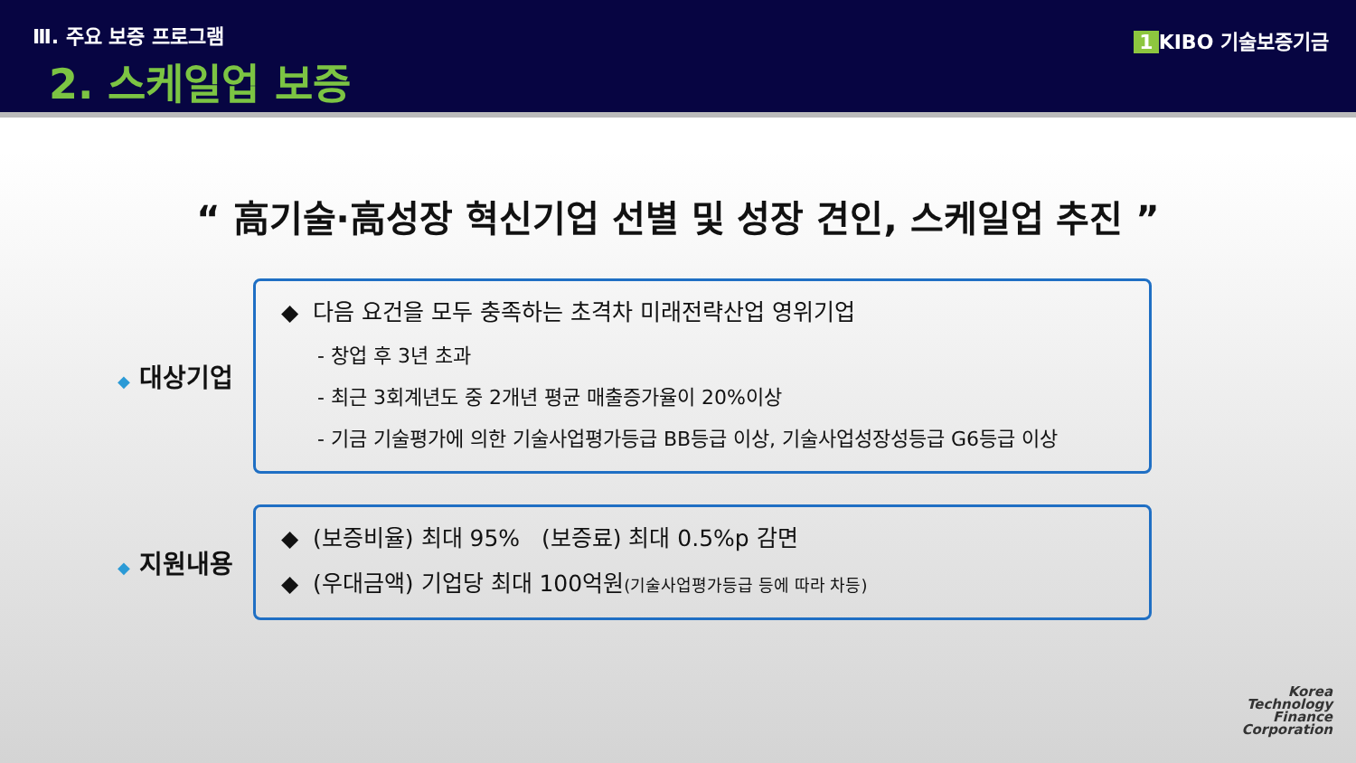Ⅲ. 주요 보증 프로그램
2. 스케일업 보증
1 KIBO 기술보증기금
“ 高기술·高성장 혁신기업 선별 및 성장 견인, 스케일업 추진 ”
◆ 대상기업
◆ 다음 요건을 모두 충족하는 초격차 미래전략산업 영위기업
- 창업 후 3년 초과
- 최근 3회계년도 중 2개년 평균 매출증가율이 20%이상
- 기금 기술평가에 의한 기술사업평가등급 BB등급 이상, 기술사업성장성등급 G6등급 이상
◆ 지원내용
◆ (보증비율) 최대 95% (보증료) 최대 0.5%p 감면
◆ (우대금액) 기업당 최대 100억원(기술사업평가등급 등에 따라 차등)
Korea
Technology
Finance
Corporation